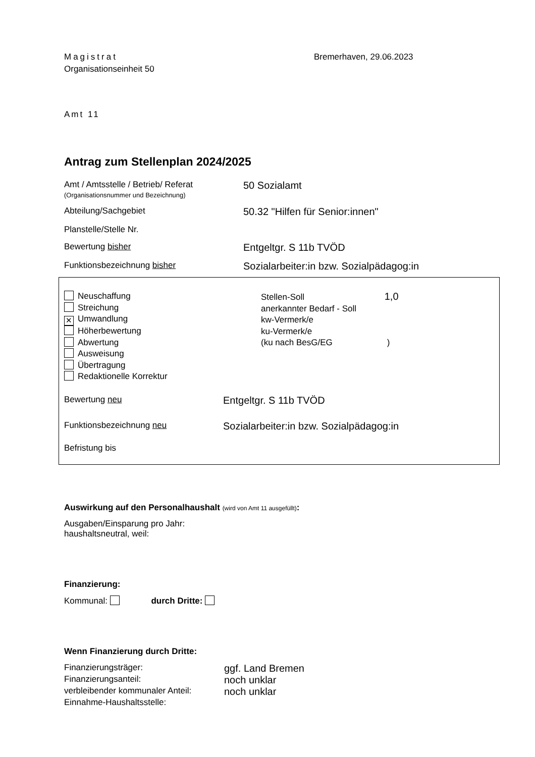Magistrat Bremerhaven, 29.06.2023
Organisationseinheit 50
Amt 11
Antrag zum Stellenplan 2024/2025
Amt / Amtsstelle / Betrieb/ Referat
(Organisationsnummer und Bezeichnung)
50 Sozialamt
Abteilung/Sachgebiet
50.32 "Hilfen für Senior:innen"
Planstelle/Stelle Nr.
Bewertung bisher
Entgeltgr. S 11b TVÖD
Funktionsbezeichnung bisher
Sozialarbeiter:in bzw. Sozialpädagog:in
Neuschaffung
Streichung
✕ Umwandlung
Höherbewertung
Abwertung
Ausweisung
Übertragung
Redaktionelle Korrektur
Stellen-Soll 1,0
anerkannter Bedarf - Soll
kw-Vermerk/e
ku-Vermerk/e
(ku nach BesG/EG )
Bewertung neu
Entgeltgr. S 11b TVÖD
Funktionsbezeichnung neu
Sozialarbeiter:in bzw. Sozialpädagog:in
Befristung bis
Auswirkung auf den Personalhaushalt (wird von Amt 11 ausgefüllt):
Ausgaben/Einsparung pro Jahr:
haushaltsneutral, weil:
Finanzierung:
Kommunal: durch Dritte:
Wenn Finanzierung durch Dritte:
Finanzierungsträger:
ggf. Land Bremen
Finanzierungsanteil:
noch unklar
verbleibender kommunaler Anteil:
noch unklar
Einnahme-Haushaltsstelle: